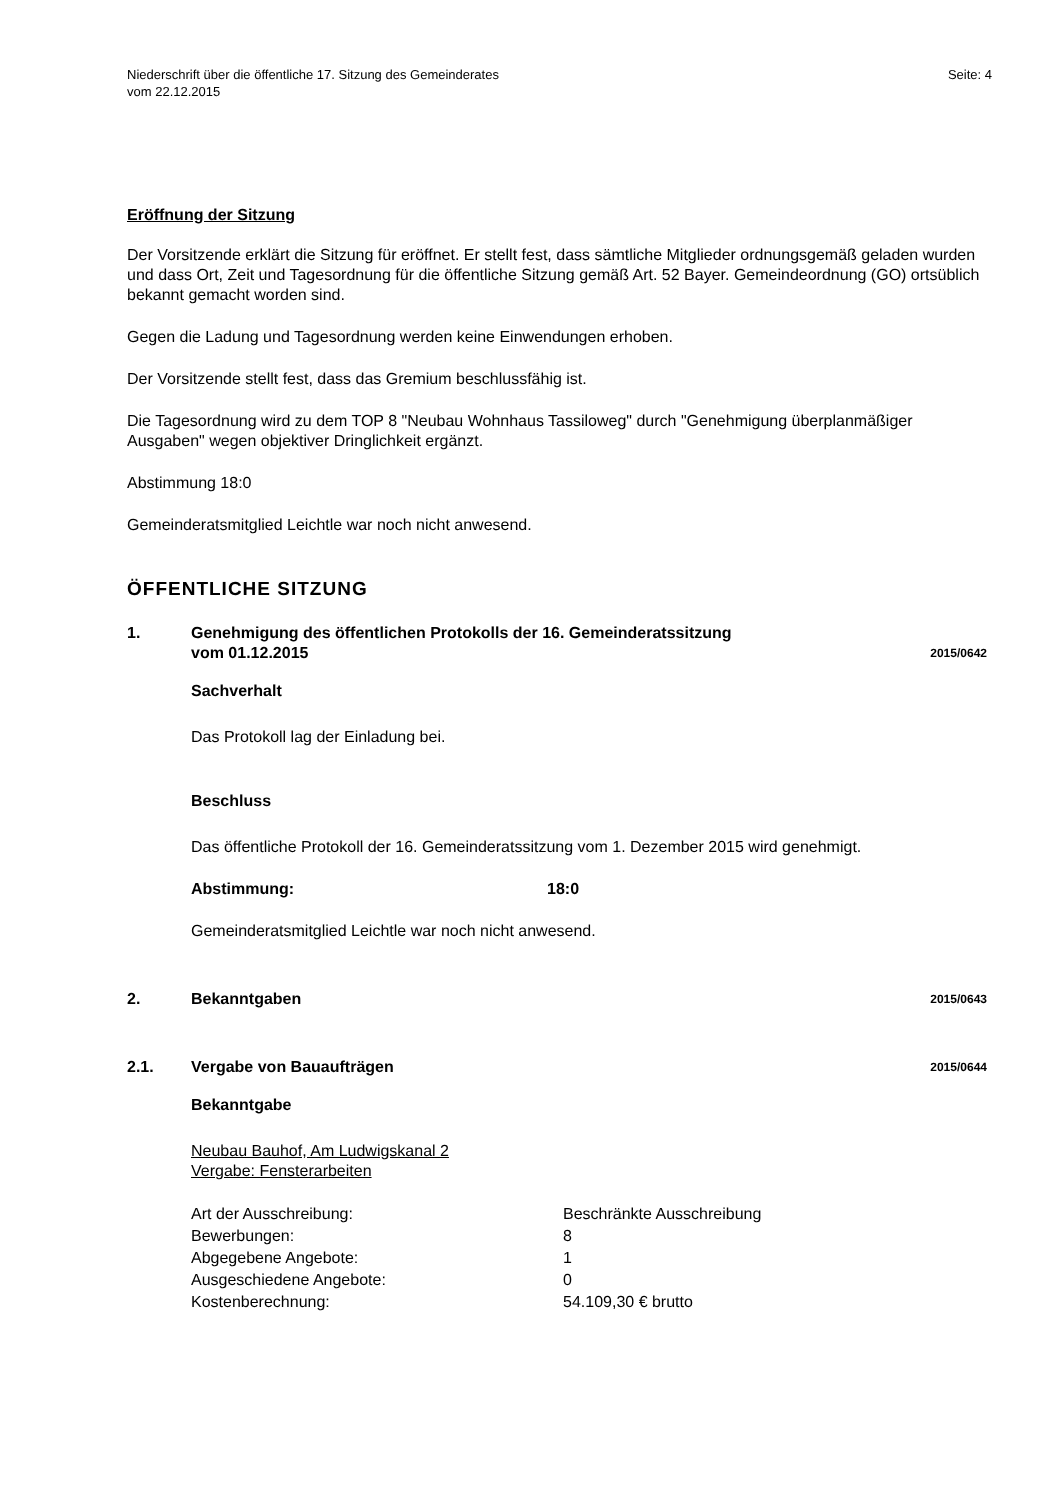Niederschrift über die öffentliche 17. Sitzung des Gemeinderates
vom 22.12.2015
Seite: 4
Eröffnung der Sitzung
Der Vorsitzende erklärt die Sitzung für eröffnet. Er stellt fest, dass sämtliche Mitglieder ordnungsgemäß geladen wurden und dass Ort, Zeit und Tagesordnung für die öffentliche Sitzung gemäß Art. 52 Bayer. Gemeindeordnung (GO) ortsüblich bekannt gemacht worden sind.
Gegen die Ladung und Tagesordnung werden keine Einwendungen erhoben.
Der Vorsitzende stellt fest, dass das Gremium beschlussfähig ist.
Die Tagesordnung wird zu dem TOP 8 "Neubau Wohnhaus Tassiloweg" durch "Genehmigung überplanmäßiger Ausgaben" wegen objektiver Dringlichkeit ergänzt.
Abstimmung 18:0
Gemeinderatsmitglied Leichtle war noch nicht anwesend.
ÖFFENTLICHE SITZUNG
1. Genehmigung des öffentlichen Protokolls der 16. Gemeinderatssitzung
vom 01.12.2015
2015/0642
Sachverhalt
Das Protokoll lag der Einladung bei.
Beschluss
Das öffentliche Protokoll der 16. Gemeinderatssitzung vom 1. Dezember 2015 wird genehmigt.
Abstimmung: 18:0
Gemeinderatsmitglied Leichtle war noch nicht anwesend.
2. Bekanntgaben
2015/0643
2.1. Vergabe von Bauaufträgen
2015/0644
Bekanntgabe
Neubau Bauhof, Am Ludwigskanal 2
Vergabe: Fensterarbeiten
| Art der Ausschreibung: | Beschränkte Ausschreibung |
| Bewerbungen: | 8 |
| Abgegebene Angebote: | 1 |
| Ausgeschiedene Angebote: | 0 |
| Kostenberechnung: | 54.109,30 € brutto |